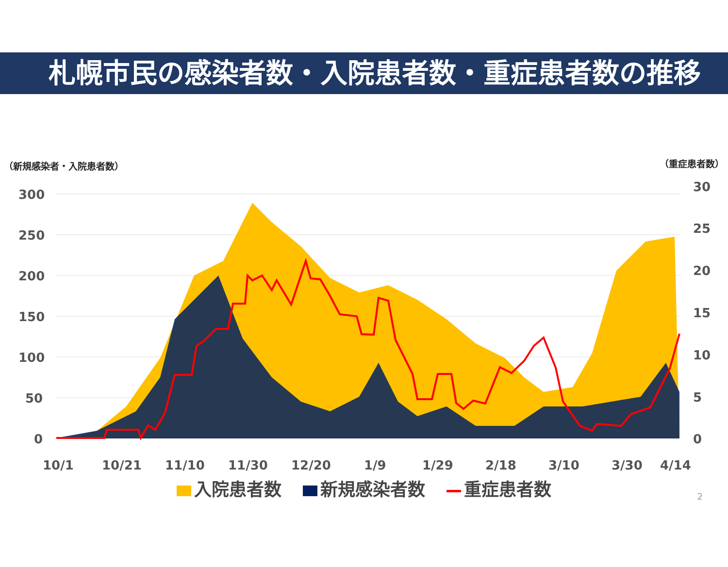札幌市民の感染者数・入院患者数・重症患者数の推移
（新規感染者・入院患者数） （重症患者数）
300
250
200
150
100
50
0
30
25
20
15
10
5
0
10/1
10/21
11/10
11/30
12/20
1/9
1/29
2/18
3/10
3/30
4/14
入院患者数 新規感染者数 重症患者数
2